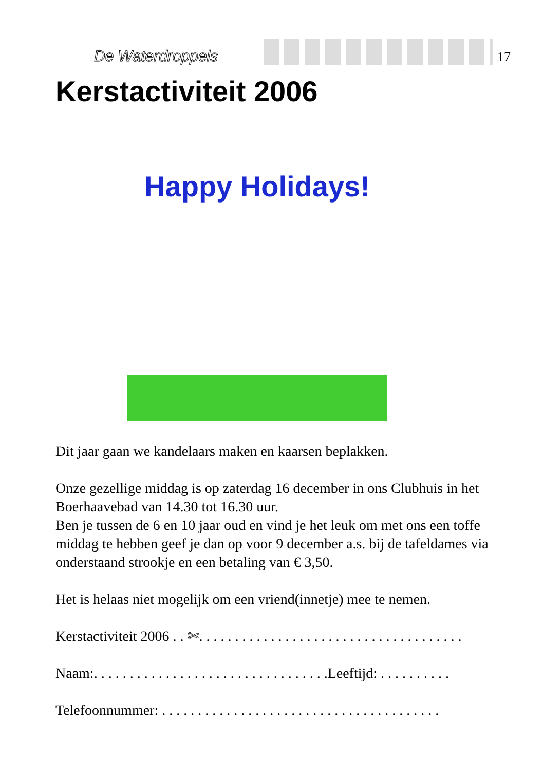De Waterdroppels 17
Kerstactiviteit 2006
Happy Holidays!
Dit jaar gaan we kandelaars maken en kaarsen beplakken.
Onze gezellige middag is op zaterdag 16 december in ons Clubhuis in het Boerhaavebad van 14.30 tot 16.30 uur.
Ben je tussen de 6 en 10 jaar oud en vind je het leuk om met ons een toffe middag te hebben geef je dan op voor 9 december a.s. bij de tafeldames via onderstaand strookje en een betaling van € 3,50.
Het is helaas niet mogelijk om een vriend(innetje) mee te nemen.
Kerstactiviteit 2006 . . ✄. . . . . . . . . . . . . . . . . . . . . . . . . . . . . . . . . . . . .
Naam:. . . . . . . . . . . . . . . . . . . . . . . . . . . . . . . . .Leeftijd: . . . . . . . . . .
Telefoonnummer: . . . . . . . . . . . . . . . . . . . . . . . . . . . . . . . . . . . . . . .